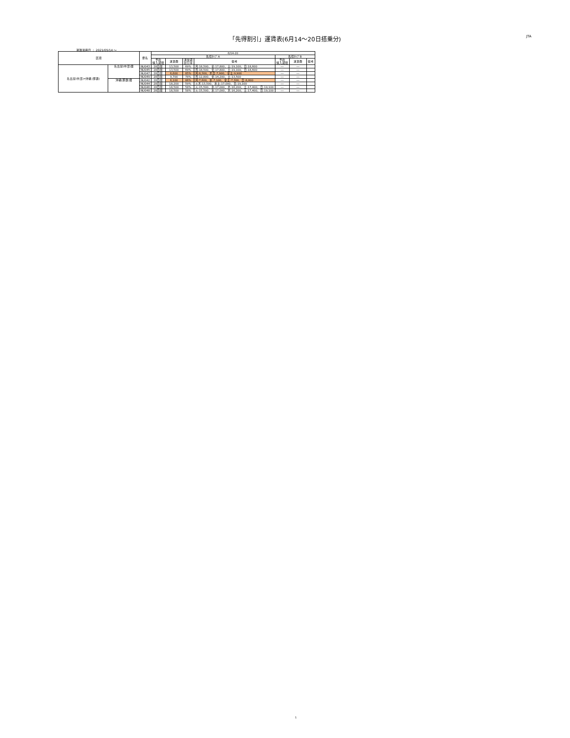「先得割引」運賃表(6月14～20日搭乗分) JTA
運賃適用日 ： 2021/05/14 ～
| 区間 | | 便名 | 6/14-20 | | | | | | |
| --- | --- | --- | --- | --- | --- | --- | --- | --- | --- |
| | | | 先得ﾀｲﾌﾟA | | | | 先得ﾀｲﾌﾟB | | |
| | | | 予約 購入期限 | 運賃額 | 通常期 割引率 | 備考 | 予約 購入期限 | 運賃額 | 備考 |
| 名古屋(中部)=沖縄(那覇) | 名古屋(中部)発 | NU043 | 28日前 | 13,500 | 69% | 月:18,500、金:17,800、土:19,100、日:18,600 | --- | --- | |
| | | NU045 | 28日前 | 13,500 | 69% | 月:18,500、金:17,800、土:19,100、日:18,600 | --- | --- | |
| | | NU047 | 28日前 | 6,600 | 85% | 月:8,300、木日:7,900、金土:9,900 | --- | --- | |
| | | NU049 | 28日前 | 9,700 | 78% | 月:12,800、金:14,200、土:13,500 | --- | --- | |
| | 沖縄(那覇)発 | NU042 | 28日前 | 6,100 | 86% | 月:7,600、水:7,100、金土:7,300、日:8,800 | --- | --- | |
| | | NU044 | 28日前 | 18,200 | 59% | 火木:13,500、水土:17,000、日:19,100 | --- | --- | |
| | | NU046 | 28日前 | 18,500 | 58% | 火:15,500、水:17,000、木:16,200、土:17,400、日:19,100 | --- | --- | |
| | | NU048 | 28日前 | 18,500 | 58% | 火:15,500、水:17,000、木:16,200、土:17,400、日:19,100 | --- | --- | |
1